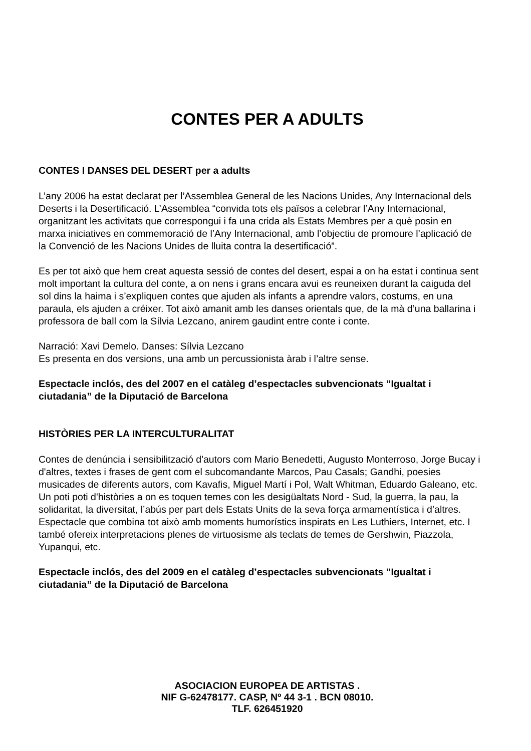CONTES PER A ADULTS
CONTES I DANSES DEL DESERT per a adults
L’any 2006 ha estat declarat per l’Assemblea General de les Nacions Unides, Any Internacional dels Deserts i la Desertificació. L’Assemblea “convida tots els països a celebrar l’Any Internacional, organitzant les activitats que correspongui i fa una crida als Estats Membres per a què posin en marxa iniciatives en commemoració de l’Any Internacional, amb l’objectiu de promoure l’aplicació de la Convenció de les Nacions Unides de lluita contra la desertificació”.
Es per tot això que hem creat aquesta sessió de contes del desert, espai a on ha estat i continua sent molt important la cultura del conte, a on nens i grans encara avui es reuneixen durant la caiguda del sol dins la haima i s’expliquen contes que ajuden als infants a aprendre valors, costums, en una paraula, els ajuden a créixer. Tot això amanit amb les danses orientals que, de la mà d’una ballarina i professora de ball com la Sílvia Lezcano, anirem gaudint entre conte i conte.
Narració: Xavi Demelo. Danses: Sílvia Lezcano
Es presenta en dos versions, una amb un percussionista àrab i l’altre sense.
Espectacle inclós, des del 2007 en el catàleg d’espectacles subvencionats “Igualtat i ciutadania” de la Diputació de Barcelona
HISTÒRIES PER LA INTERCULTURALITAT
Contes de denúncia i sensibilització d'autors com Mario Benedetti, Augusto Monterroso, Jorge Bucay i d'altres, textes i frases de gent com el subcomandante Marcos, Pau Casals; Gandhi, poesies musicades de diferents autors, com Kavafis, Miguel Martí i Pol, Walt Whitman, Eduardo Galeano, etc. Un poti poti d'històries a on es toquen temes con les desigüaltats Nord - Sud, la guerra, la pau, la solidaritat, la diversitat, l’abús per part dels Estats Units de la seva força armamentística i d’altres. Espectacle que combina tot això amb moments humorístics inspirats en Les Luthiers, Internet, etc. I també ofereix interpretacions plenes de virtuosisme als teclats de temes de Gershwin, Piazzola, Yupanqui, etc.
Espectacle inclós, des del 2009 en el catàleg d’espectacles subvencionats “Igualtat i ciutadania” de la Diputació de Barcelona
ASOCIACION EUROPEA DE ARTISTAS .
NIF G-62478177. CASP, Nº 44 3-1 . BCN 08010.
TLF. 626451920